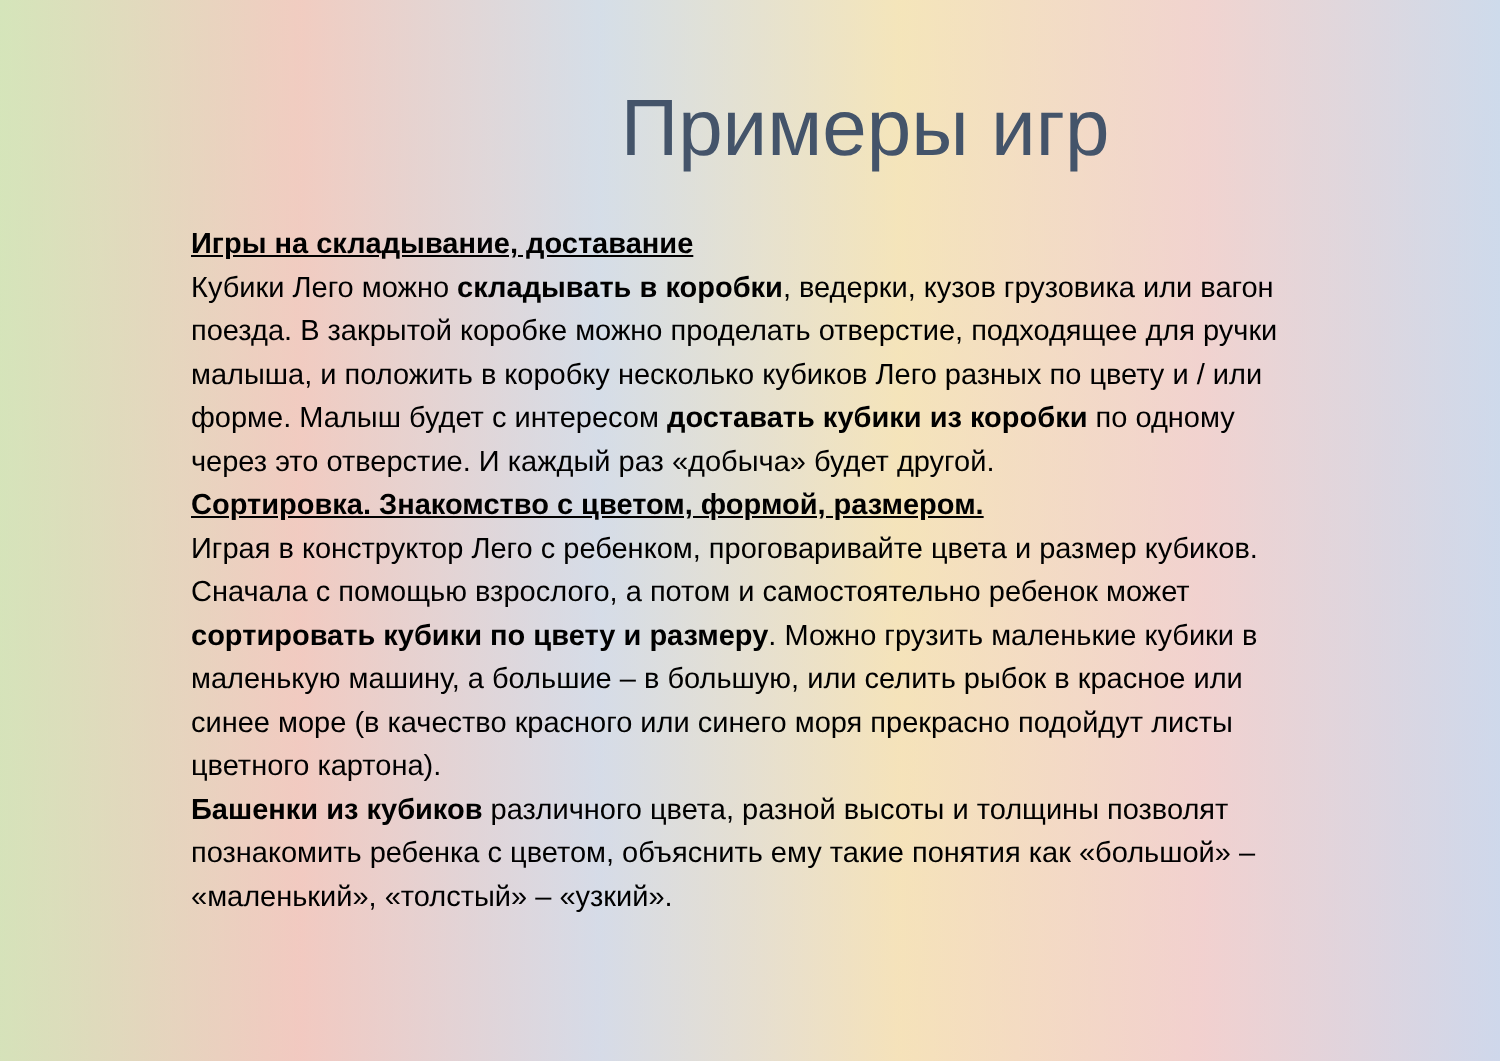Примеры игр
Игры на складывание, доставание
Кубики Лего можно складывать в коробки, ведерки, кузов грузовика или вагон поезда. В закрытой коробке можно проделать отверстие, подходящее для ручки малыша, и положить в коробку несколько кубиков Лего разных по цвету и / или форме. Малыш будет с интересом доставать кубики из коробки по одному через это отверстие. И каждый раз «добыча» будет другой.
Сортировка. Знакомство с цветом, формой, размером.
Играя в конструктор Лего с ребенком, проговаривайте цвета и размер кубиков. Сначала с помощью взрослого, а потом и самостоятельно ребенок может сортировать кубики по цвету и размеру. Можно грузить маленькие кубики в маленькую машину, а большие – в большую, или селить рыбок в красное или синее море (в качество красного или синего моря прекрасно подойдут листы цветного картона).
Башенки из кубиков различного цвета, разной высоты и толщины позволят познакомить ребенка с цветом, объяснить ему такие понятия как «большой» – «маленький», «толстый» – «узкий».